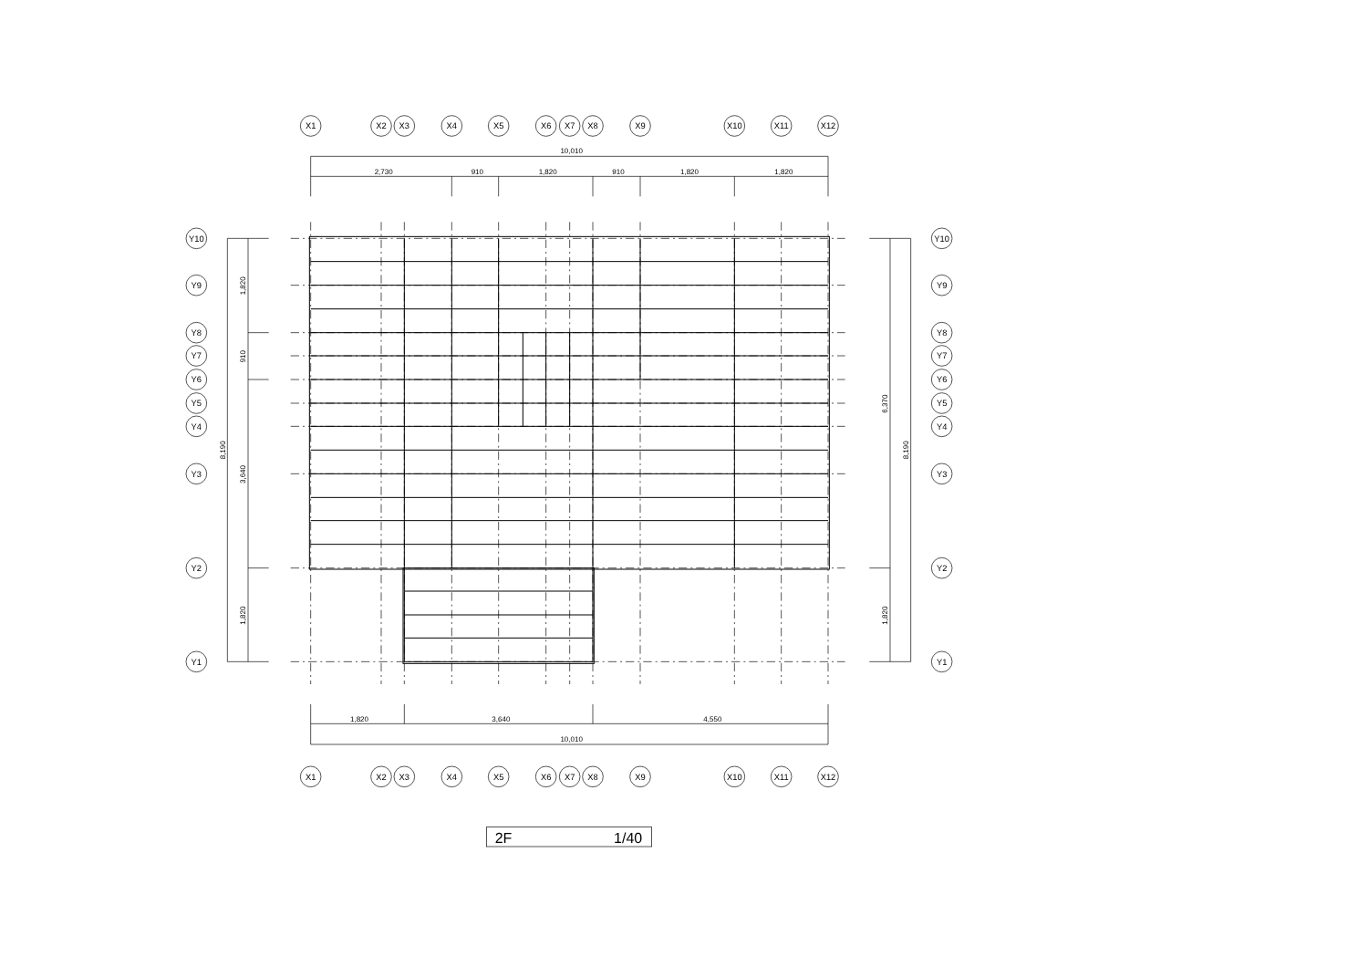X1
X2
X3
X4
X5
X6
X7
X8
X9
X10
X11
X12
10,010
2,730
910
1,820
910
1,820
1,820
Y10
Y10
Y9
Y9
Y8
Y8
Y7
Y7
Y6
Y6
Y5
Y5
Y4
Y4
Y3
Y3
Y2
Y2
Y1
Y1
1,820
910
8,190
3,640
1,820
6,370
8,190
1,820
1,820
3,640
4,550
10,010
X1
X2
X3
X4
X5
X6
X7
X8
X9
X10
X11
X12
2F
1/40